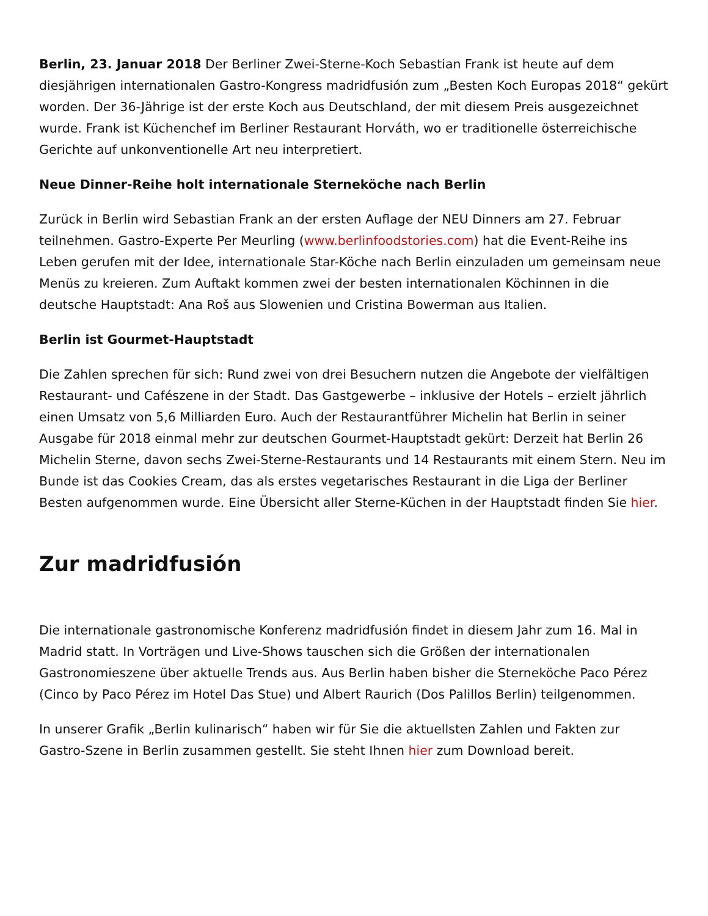Berlin, 23. Januar 2018 Der Berliner Zwei-Sterne-Koch Sebastian Frank ist heute auf dem diesjährigen internationalen Gastro-Kongress madridfusión zum „Besten Koch Europas 2018“ gekürt worden. Der 36-Jährige ist der erste Koch aus Deutschland, der mit diesem Preis ausgezeichnet wurde. Frank ist Küchenchef im Berliner Restaurant Horváth, wo er traditionelle österreichische Gerichte auf unkonventionelle Art neu interpretiert.
Neue Dinner-Reihe holt internationale Sterneköche nach Berlin
Zurück in Berlin wird Sebastian Frank an der ersten Auflage der NEU Dinners am 27. Februar teilnehmen. Gastro-Experte Per Meurling (www.berlinfoodstories.com) hat die Event-Reihe ins Leben gerufen mit der Idee, internationale Star-Köche nach Berlin einzuladen um gemeinsam neue Menüs zu kreieren. Zum Auftakt kommen zwei der besten internationalen Köchinnen in die deutsche Hauptstadt: Ana Roš aus Slowenien und Cristina Bowerman aus Italien.
Berlin ist Gourmet-Hauptstadt
Die Zahlen sprechen für sich: Rund zwei von drei Besuchern nutzen die Angebote der vielfältigen Restaurant- und Cafészene in der Stadt. Das Gastgewerbe – inklusive der Hotels – erzielt jährlich einen Umsatz von 5,6 Milliarden Euro. Auch der Restaurantführer Michelin hat Berlin in seiner Ausgabe für 2018 einmal mehr zur deutschen Gourmet-Hauptstadt gekürt: Derzeit hat Berlin 26 Michelin Sterne, davon sechs Zwei-Sterne-Restaurants und 14 Restaurants mit einem Stern. Neu im Bunde ist das Cookies Cream, das als erstes vegetarisches Restaurant in die Liga der Berliner Besten aufgenommen wurde. Eine Übersicht aller Sterne-Küchen in der Hauptstadt finden Sie hier.
Zur madridfusión
Die internationale gastronomische Konferenz madridfusión findet in diesem Jahr zum 16. Mal in Madrid statt. In Vorträgen und Live-Shows tauschen sich die Größen der internationalen Gastronomieszene über aktuelle Trends aus. Aus Berlin haben bisher die Sterneköche Paco Pérez (Cinco by Paco Pérez im Hotel Das Stue) und Albert Raurich (Dos Palillos Berlin) teilgenommen.
In unserer Grafik „Berlin kulinarisch“ haben wir für Sie die aktuellsten Zahlen und Fakten zur Gastro-Szene in Berlin zusammen gestellt. Sie steht Ihnen hier zum Download bereit.